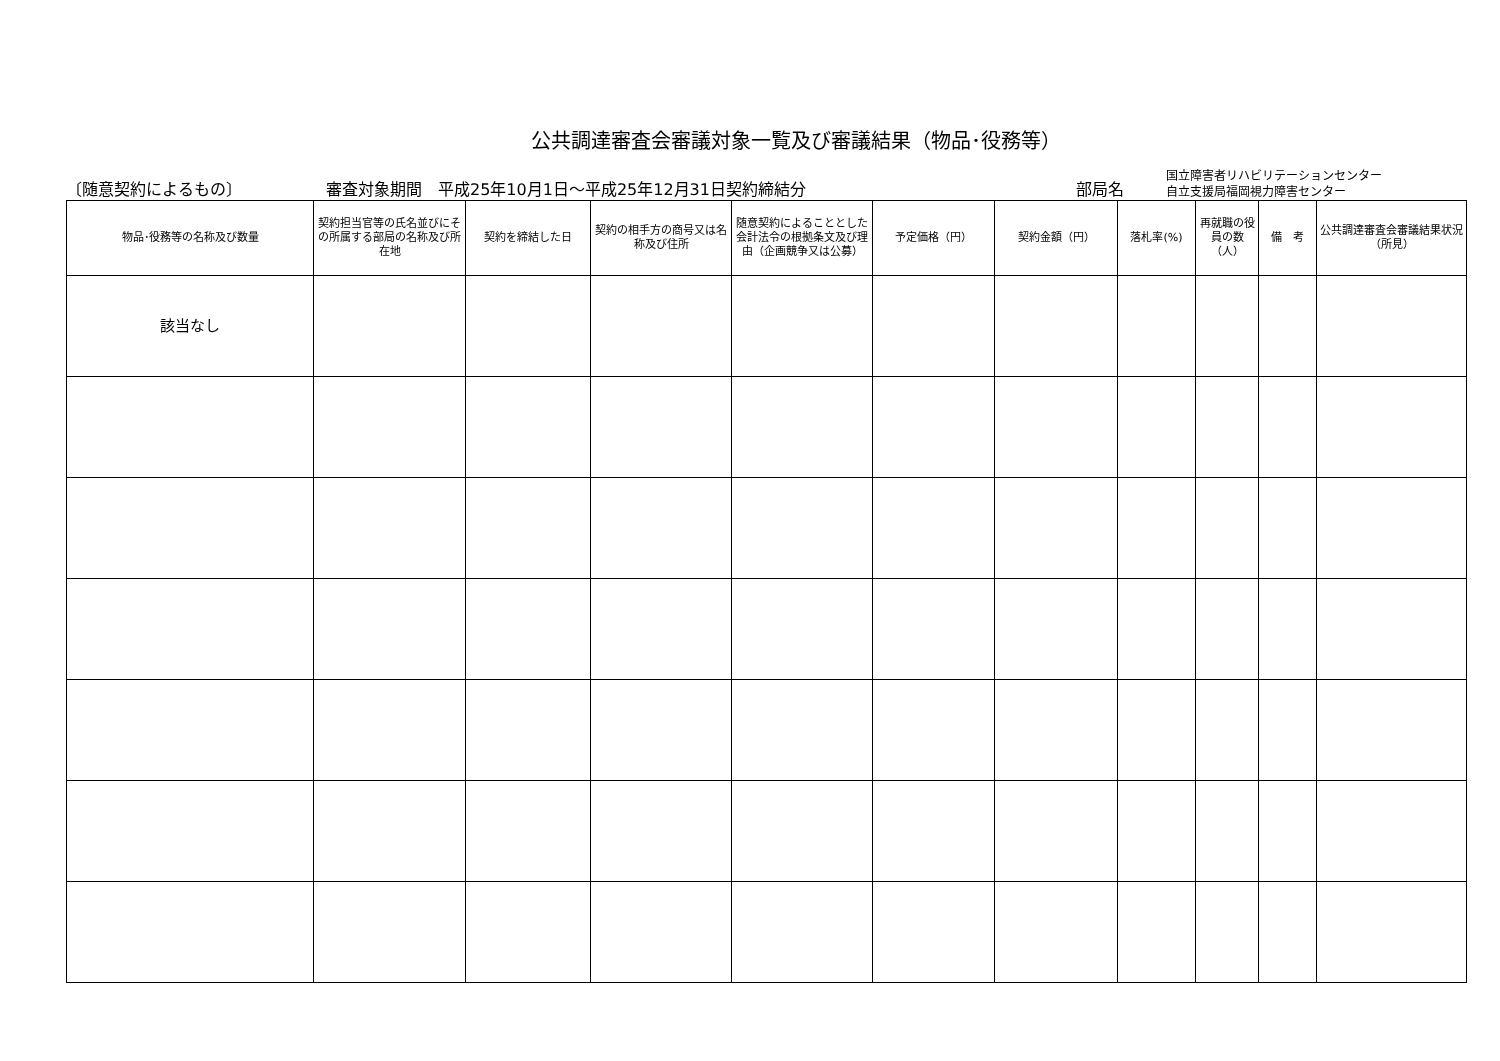公共調達審査会審議対象一覧及び審議結果（物品･役務等）
〔随意契約によるもの〕
審査対象期間　平成25年10月1日～平成25年12月31日契約締結分
部局名
国立障害者リハビリテーションセンター
自立支援局福岡視力障害センター
| 物品･役務等の名称及び数量 | 契約担当官等の氏名並びにその所属する部局の名称及び所在地 | 契約を締結した日 | 契約の相手方の商号又は名称及び住所 | 随意契約によることとした会計法令の根拠条文及び理由（企画競争又は公募） | 予定価格（円） | 契約金額（円） | 落札率(%) | 再就職の役員の数（人） | 備 考 | 公共調達審査会審議結果状況（所見） |
| --- | --- | --- | --- | --- | --- | --- | --- | --- | --- | --- |
| 該当なし | | | | | | | | | | |